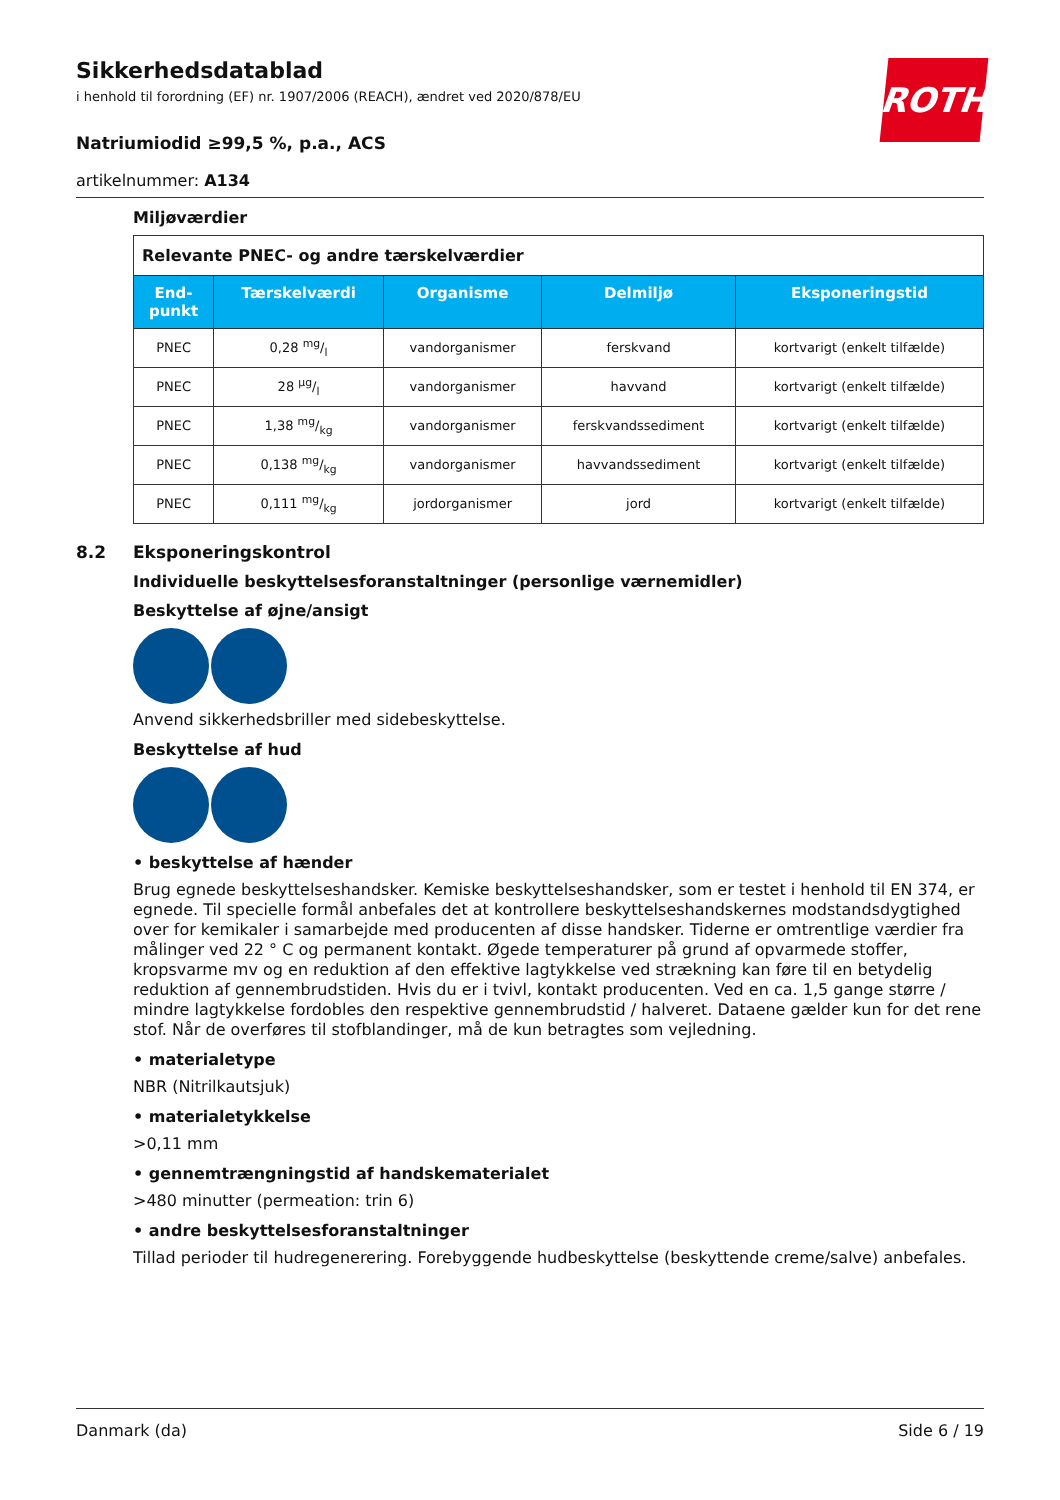ROTH
Sikkerhedsdatablad
i henhold til forordning (EF) nr. 1907/2006 (REACH), ændret ved 2020/878/EU
Natriumiodid ≥99,5 %, p.a., ACS
artikelnummer: A134
Miljøværdier
| Relevante PNEC- og andre tærskelværdier | | | | |
| --- | --- | --- | --- | --- |
| End- punkt | Tærskelværdi | Organisme | Delmiljø | Eksponeringstid |
| PNEC | 0,28 mg/l | vandorganismer | ferskvand | kortvarigt (enkelt tilfælde) |
| PNEC | 28 µg/l | vandorganismer | havvand | kortvarigt (enkelt tilfælde) |
| PNEC | 1,38 mg/kg | vandorganismer | ferskvandssediment | kortvarigt (enkelt tilfælde) |
| PNEC | 0,138 mg/kg | vandorganismer | havvandssediment | kortvarigt (enkelt tilfælde) |
| PNEC | 0,111 mg/kg | jordorganismer | jord | kortvarigt (enkelt tilfælde) |
8.2 Eksponeringskontrol
Individuelle beskyttelsesforanstaltninger (personlige værnemidler)
Beskyttelse af øjne/ansigt
Anvend sikkerhedsbriller med sidebeskyttelse.
Beskyttelse af hud
• beskyttelse af hænder
Brug egnede beskyttelseshandsker. Kemiske beskyttelseshandsker, som er testet i henhold til EN 374, er egnede. Til specielle formål anbefales det at kontrollere beskyttelseshandskernes modstandsdygtighed over for kemikaler i samarbejde med producenten af disse handsker. Tiderne er omtrentlige værdier fra målinger ved 22 ° C og permanent kontakt. Øgede temperaturer på grund af opvarmede stoffer, kropsvarme mv og en reduktion af den effektive lagtykkelse ved strækning kan føre til en betydelig reduktion af gennembrudstiden. Hvis du er i tvivl, kontakt producenten. Ved en ca. 1,5 gange større / mindre lagtykkelse fordobles den respektive gennembrudstid / halveret. Dataene gælder kun for det rene stof. Når de overføres til stofblandinger, må de kun betragtes som vejledning.
• materialetype
NBR (Nitrilkautsjuk)
• materialetykkelse
>0,11 mm
• gennemtrængningstid af handskematerialet
>480 minutter (permeation: trin 6)
• andre beskyttelsesforanstaltninger
Tillad perioder til hudregenerering. Forebyggende hudbeskyttelse (beskyttende creme/salve) anbefales.
Danmark (da) Side 6 / 19